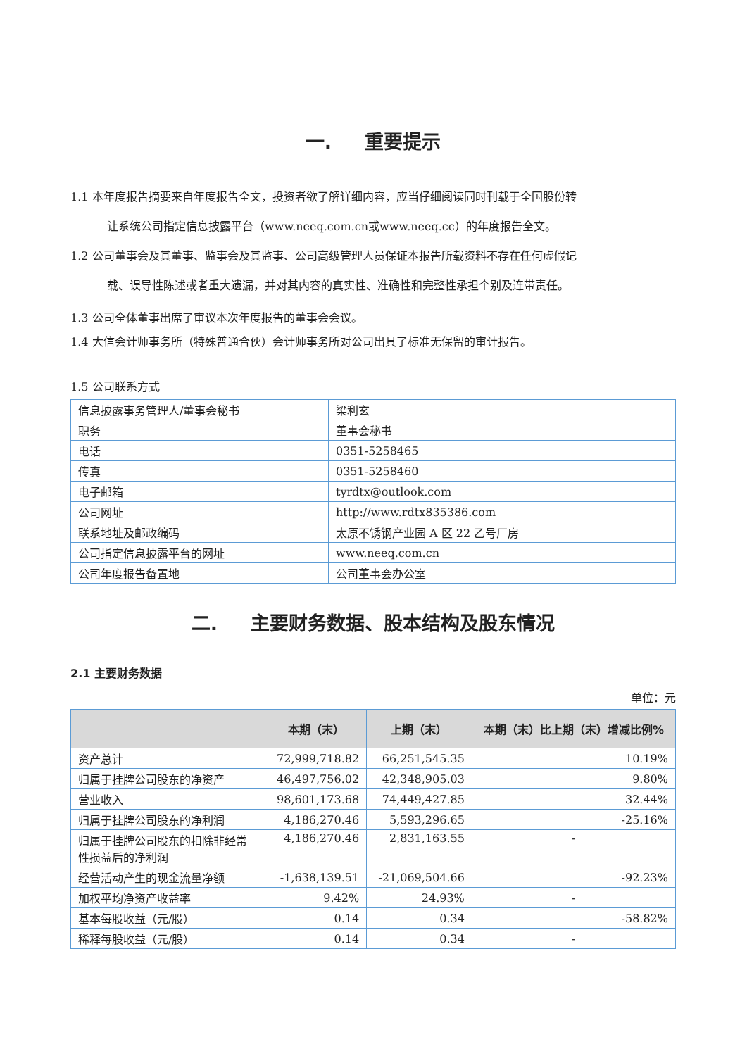一. 重要提示
1.1 本年度报告摘要来自年度报告全文，投资者欲了解详细内容，应当仔细阅读同时刊载于全国股份转
让系统公司指定信息披露平台（www.neeq.com.cn或www.neeq.cc）的年度报告全文。
1.2 公司董事会及其董事、监事会及其监事、公司高级管理人员保证本报告所载资料不存在任何虚假记
载、误导性陈述或者重大遗漏，并对其内容的真实性、准确性和完整性承担个别及连带责任。
1.3 公司全体董事出席了审议本次年度报告的董事会会议。
1.4 大信会计师事务所（特殊普通合伙）会计师事务所对公司出具了标准无保留的审计报告。
1.5 公司联系方式
| 信息披露事务管理人/董事会秘书 | 梁利玄 |
| 职务 | 董事会秘书 |
| 电话 | 0351-5258465 |
| 传真 | 0351-5258460 |
| 电子邮箱 | tyrdtx@outlook.com |
| 公司网址 | http://www.rdtx835386.com |
| 联系地址及邮政编码 | 太原不锈钢产业园 A 区 22 乙号厂房 |
| 公司指定信息披露平台的网址 | www.neeq.com.cn |
| 公司年度报告备置地 | 公司董事会办公室 |
二. 主要财务数据、股本结构及股东情况
2.1 主要财务数据
单位：元
| | 本期（末） | 上期（末） | 本期（末）比上期（末）增减比例% |
| --- | --- | --- | --- |
| 资产总计 | 72,999,718.82 | 66,251,545.35 | 10.19% |
| 归属于挂牌公司股东的净资产 | 46,497,756.02 | 42,348,905.03 | 9.80% |
| 营业收入 | 98,601,173.68 | 74,449,427.85 | 32.44% |
| 归属于挂牌公司股东的净利润 | 4,186,270.46 | 5,593,296.65 | -25.16% |
| 归属于挂牌公司股东的扣除非经常性损益后的净利润 | 4,186,270.46 | 2,831,163.55 | - |
| 经营活动产生的现金流量净额 | -1,638,139.51 | -21,069,504.66 | -92.23% |
| 加权平均净资产收益率 | 9.42% | 24.93% | - |
| 基本每股收益（元/股） | 0.14 | 0.34 | -58.82% |
| 稀释每股收益（元/股） | 0.14 | 0.34 | - |